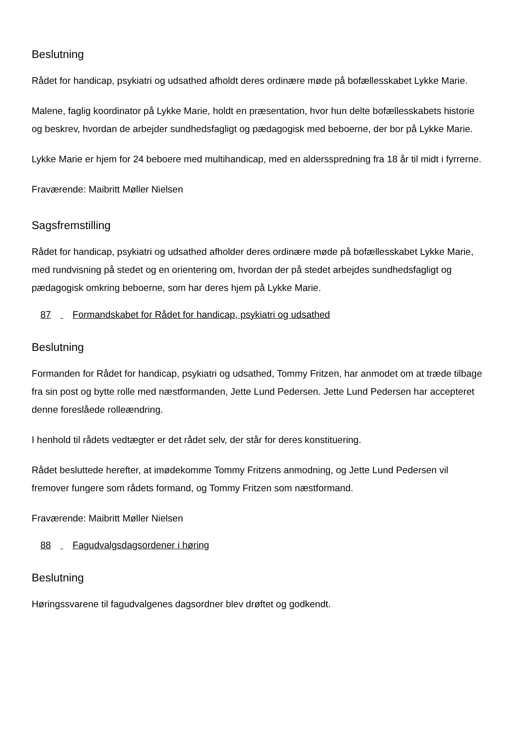Beslutning
Rådet for handicap, psykiatri og udsathed afholdt deres ordinære møde på bofællesskabet Lykke Marie.
Malene, faglig koordinator på Lykke Marie, holdt en præsentation, hvor hun delte bofællesskabets historie og beskrev, hvordan de arbejder sundhedsfagligt og pædagogisk med beboerne, der bor på Lykke Marie.
Lykke Marie er hjem for 24 beboere med multihandicap, med en aldersspredning fra 18 år til midt i fyrrerne.
Fraværende: Maibritt Møller Nielsen
Sagsfremstilling
Rådet for handicap, psykiatri og udsathed afholder deres ordinære møde på bofællesskabet Lykke Marie, med rundvisning på stedet og en orientering om, hvordan der på stedet arbejdes sundhedsfagligt og pædagogisk omkring beboerne, som har deres hjem på Lykke Marie.
87 Formandskabet for Rådet for handicap, psykiatri og udsathed
Beslutning
Formanden for Rådet for handicap, psykiatri og udsathed, Tommy Fritzen, har anmodet om at træde tilbage fra sin post og bytte rolle med næstformanden, Jette Lund Pedersen. Jette Lund Pedersen har accepteret denne foreslåede rolleændring.
I henhold til rådets vedtægter er det rådet selv, der står for deres konstituering.
Rådet besluttede herefter, at imødekomme Tommy Fritzens anmodning, og Jette Lund Pedersen vil fremover fungere som rådets formand, og Tommy Fritzen som næstformand.
Fraværende: Maibritt Møller Nielsen
88 Fagudvalgsdagsordener i høring
Beslutning
Høringssvarene til fagudvalgenes dagsordner blev drøftet og godkendt.